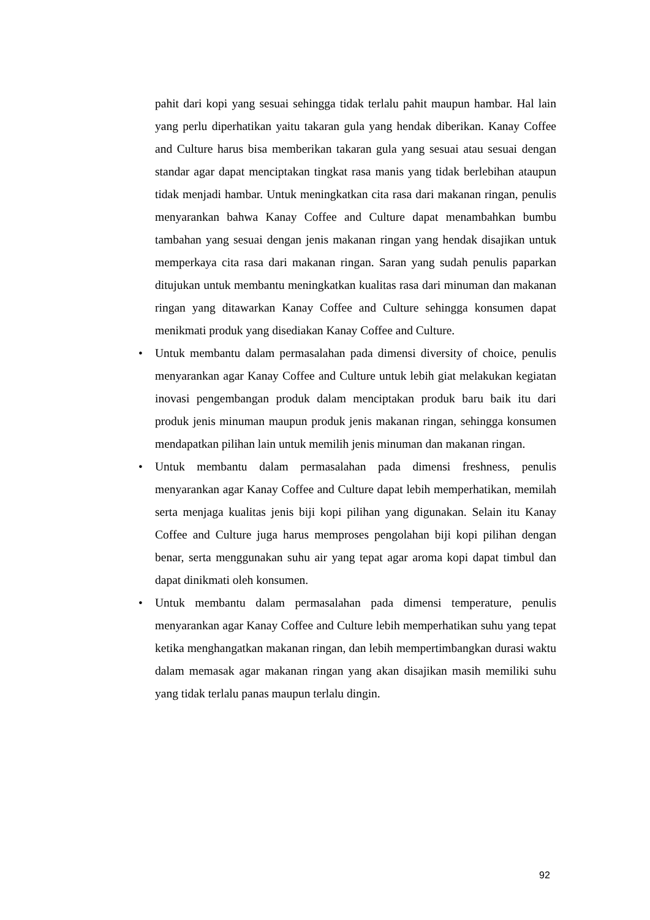pahit dari kopi yang sesuai sehingga tidak terlalu pahit maupun hambar. Hal lain yang perlu diperhatikan yaitu takaran gula yang hendak diberikan. Kanay Coffee and Culture harus bisa memberikan takaran gula yang sesuai atau sesuai dengan standar agar dapat menciptakan tingkat rasa manis yang tidak berlebihan ataupun tidak menjadi hambar. Untuk meningkatkan cita rasa dari makanan ringan, penulis menyarankan bahwa Kanay Coffee and Culture dapat menambahkan bumbu tambahan yang sesuai dengan jenis makanan ringan yang hendak disajikan untuk memperkaya cita rasa dari makanan ringan. Saran yang sudah penulis paparkan ditujukan untuk membantu meningkatkan kualitas rasa dari minuman dan makanan ringan yang ditawarkan Kanay Coffee and Culture sehingga konsumen dapat menikmati produk yang disediakan Kanay Coffee and Culture.
• Untuk membantu dalam permasalahan pada dimensi diversity of choice, penulis menyarankan agar Kanay Coffee and Culture untuk lebih giat melakukan kegiatan inovasi pengembangan produk dalam menciptakan produk baru baik itu dari produk jenis minuman maupun produk jenis makanan ringan, sehingga konsumen mendapatkan pilihan lain untuk memilih jenis minuman dan makanan ringan.
• Untuk membantu dalam permasalahan pada dimensi freshness, penulis menyarankan agar Kanay Coffee and Culture dapat lebih memperhatikan, memilah serta menjaga kualitas jenis biji kopi pilihan yang digunakan. Selain itu Kanay Coffee and Culture juga harus memproses pengolahan biji kopi pilihan dengan benar, serta menggunakan suhu air yang tepat agar aroma kopi dapat timbul dan dapat dinikmati oleh konsumen.
• Untuk membantu dalam permasalahan pada dimensi temperature, penulis menyarankan agar Kanay Coffee and Culture lebih memperhatikan suhu yang tepat ketika menghangatkan makanan ringan, dan lebih mempertimbangkan durasi waktu dalam memasak agar makanan ringan yang akan disajikan masih memiliki suhu yang tidak terlalu panas maupun terlalu dingin.
92